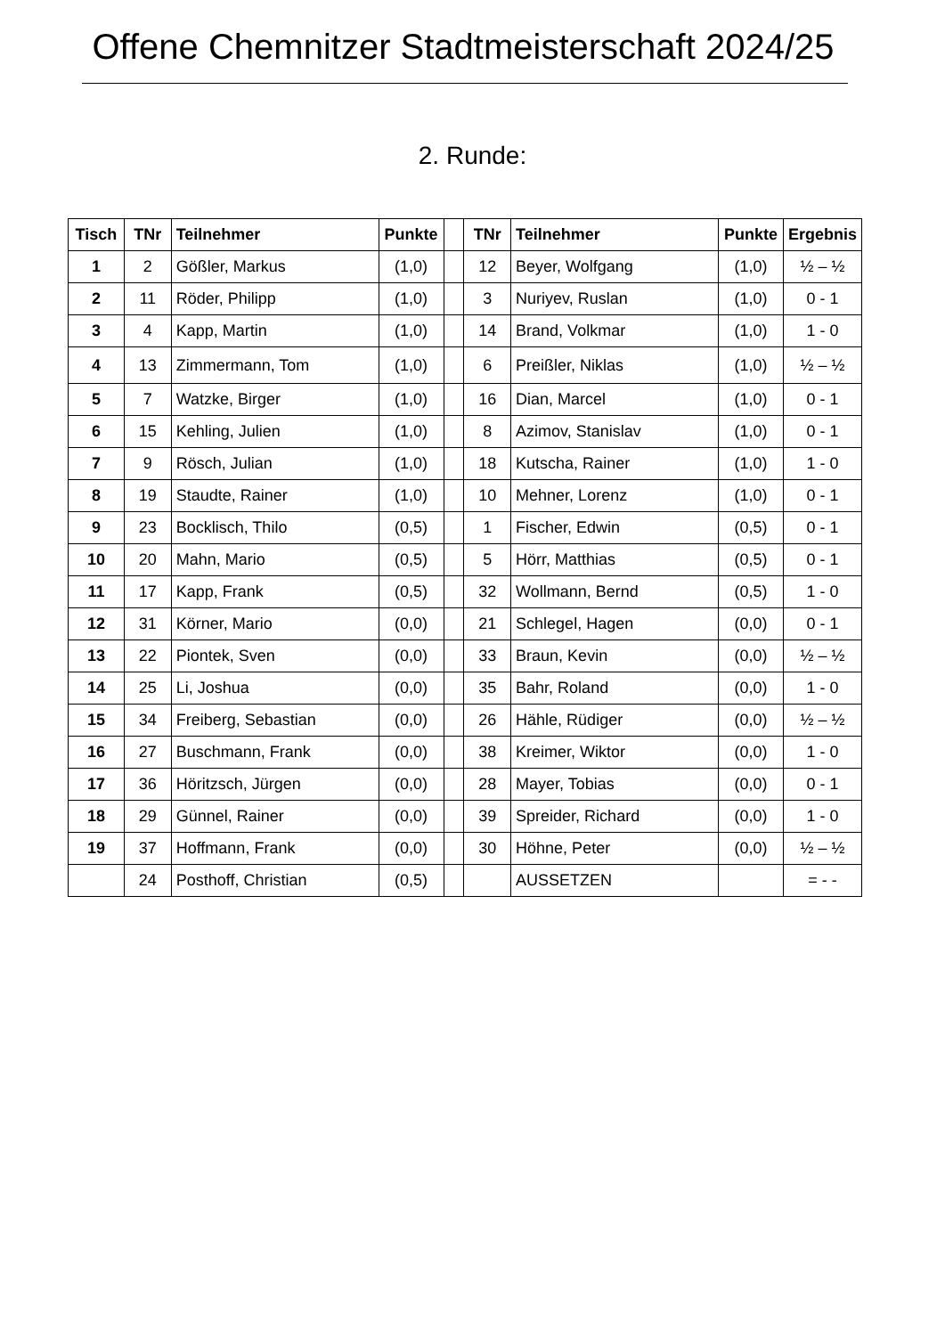Offene Chemnitzer Stadtmeisterschaft 2024/25
2. Runde:
| Tisch | TNr | Teilnehmer | Punkte | | TNr | Teilnehmer | Punkte | Ergebnis |
| --- | --- | --- | --- | --- | --- | --- | --- | --- |
| 1 | 2 | Gößler, Markus | (1,0) | | 12 | Beyer, Wolfgang | (1,0) | ½ – ½ |
| 2 | 11 | Röder, Philipp | (1,0) | | 3 | Nuriyev, Ruslan | (1,0) | 0 - 1 |
| 3 | 4 | Kapp, Martin | (1,0) | | 14 | Brand, Volkmar | (1,0) | 1 - 0 |
| 4 | 13 | Zimmermann, Tom | (1,0) | | 6 | Preißler, Niklas | (1,0) | ½ – ½ |
| 5 | 7 | Watzke, Birger | (1,0) | | 16 | Dian, Marcel | (1,0) | 0 - 1 |
| 6 | 15 | Kehling, Julien | (1,0) | | 8 | Azimov, Stanislav | (1,0) | 0 - 1 |
| 7 | 9 | Rösch, Julian | (1,0) | | 18 | Kutscha, Rainer | (1,0) | 1 - 0 |
| 8 | 19 | Staudte, Rainer | (1,0) | | 10 | Mehner, Lorenz | (1,0) | 0 - 1 |
| 9 | 23 | Bocklisch, Thilo | (0,5) | | 1 | Fischer, Edwin | (0,5) | 0 - 1 |
| 10 | 20 | Mahn, Mario | (0,5) | | 5 | Hörr, Matthias | (0,5) | 0 - 1 |
| 11 | 17 | Kapp, Frank | (0,5) | | 32 | Wollmann, Bernd | (0,5) | 1 - 0 |
| 12 | 31 | Körner, Mario | (0,0) | | 21 | Schlegel, Hagen | (0,0) | 0 - 1 |
| 13 | 22 | Piontek, Sven | (0,0) | | 33 | Braun, Kevin | (0,0) | ½ – ½ |
| 14 | 25 | Li, Joshua | (0,0) | | 35 | Bahr, Roland | (0,0) | 1 - 0 |
| 15 | 34 | Freiberg, Sebastian | (0,0) | | 26 | Hähle, Rüdiger | (0,0) | ½ – ½ |
| 16 | 27 | Buschmann, Frank | (0,0) | | 38 | Kreimer, Wiktor | (0,0) | 1 - 0 |
| 17 | 36 | Höritzsch, Jürgen | (0,0) | | 28 | Mayer, Tobias | (0,0) | 0 - 1 |
| 18 | 29 | Günnel, Rainer | (0,0) | | 39 | Spreider, Richard | (0,0) | 1 - 0 |
| 19 | 37 | Hoffmann, Frank | (0,0) | | 30 | Höhne, Peter | (0,0) | ½ – ½ |
| | 24 | Posthoff, Christian | (0,5) | | | AUSSETZEN | | = - - |